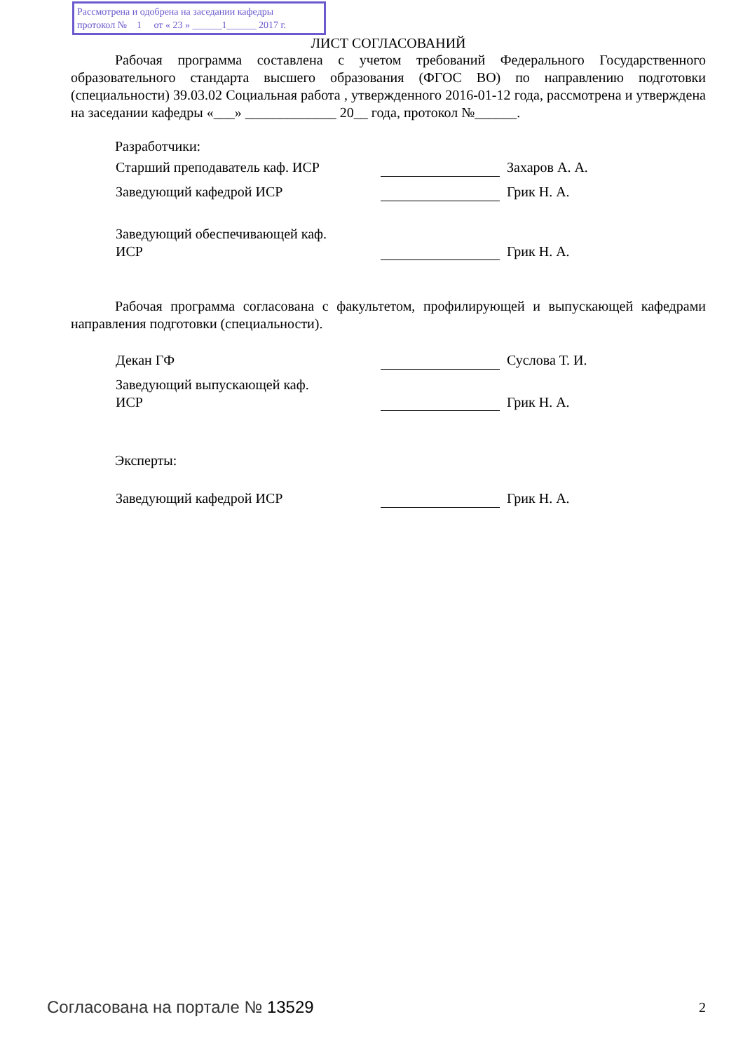Рассмотрена и одобрена на заседании кафедры
протокол № 1 от « 23 » ______1______ 2017 г.
ЛИСТ СОГЛАСОВАНИЙ
Рабочая программа составлена с учетом требований Федерального Государственного образовательного стандарта высшего образования (ФГОС ВО) по направлению подготовки (специальности) 39.03.02 Социальная работа , утвержденного 2016-01-12 года, рассмотрена и утверждена на заседании кафедры «___» _____________ 20__ года, протокол №______.
Разработчики:
Старший преподаватель каф. ИСР Захаров А. А.
Заведующий кафедрой ИСР Грик Н. А.
Заведующий обеспечивающей каф.
ИСР
Грик Н. А.
Рабочая программа согласована с факультетом, профилирующей и выпускающей кафедрами направления подготовки (специальности).
Декан ГФ Суслова Т. И.
Заведующий выпускающей каф.
ИСР
Грик Н. А.
Эксперты:
Заведующий кафедрой ИСР Грик Н. А.
Согласована на портале № 13529 2